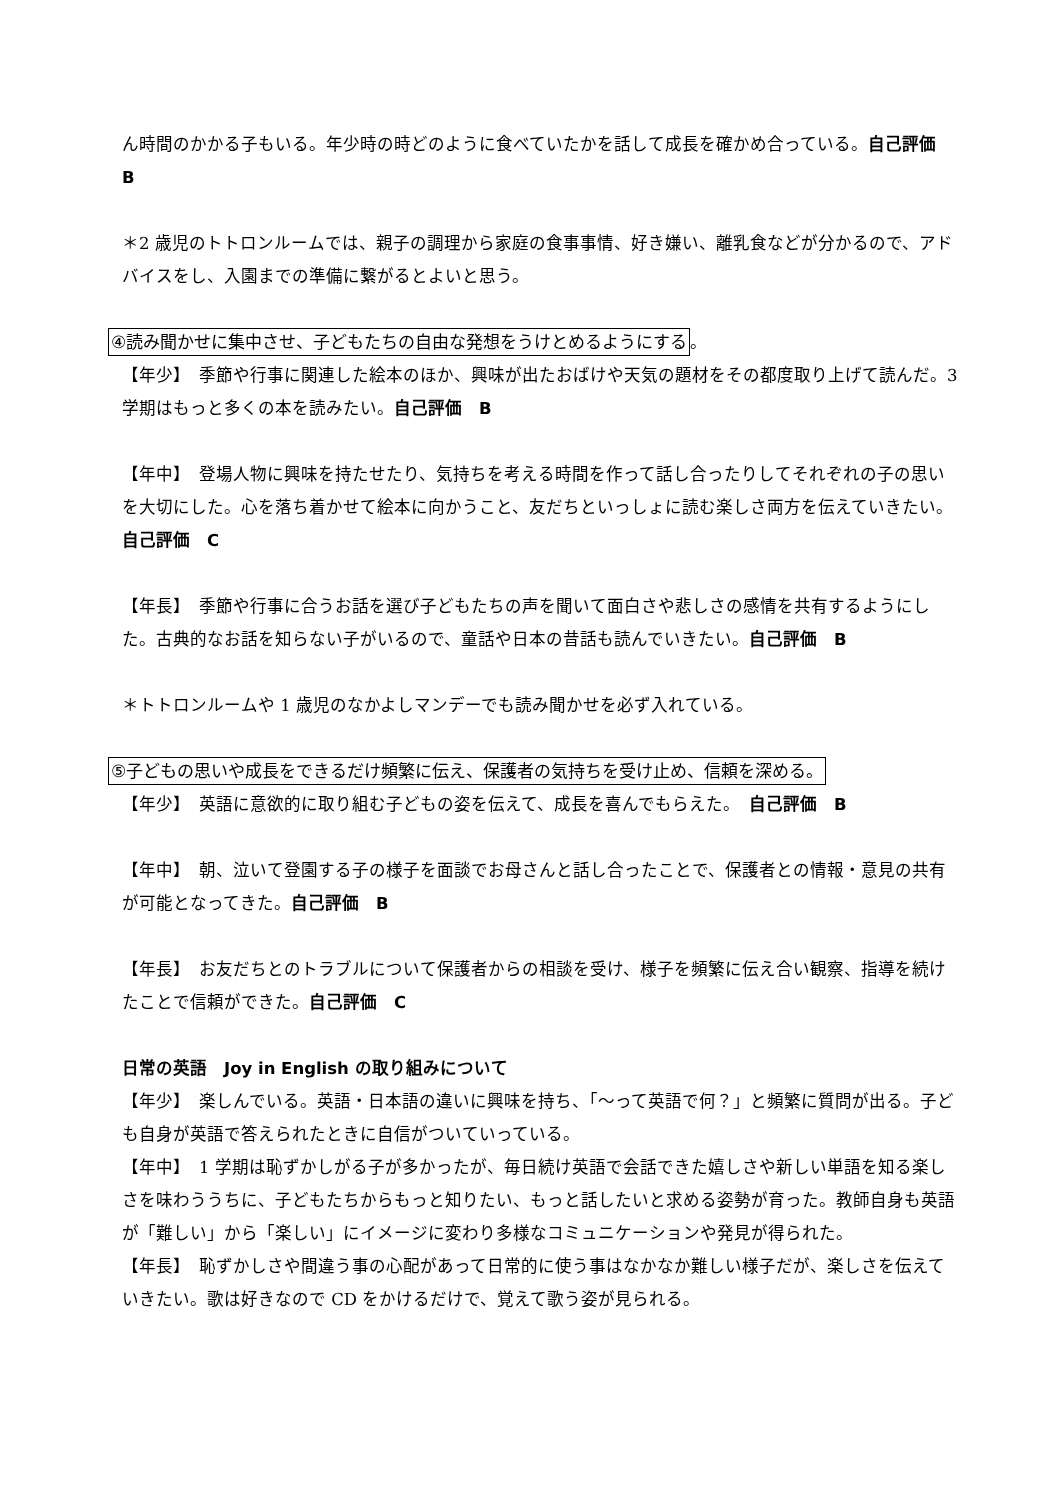ん時間のかかる子もいる。年少時の時どのように食べていたかを話して成長を確かめ合っている。自己評価　B
＊2 歳児のトトロンルームでは、親子の調理から家庭の食事事情、好き嫌い、離乳食などが分かるので、アドバイスをし、入園までの準備に繋がるとよいと思う。
④読み聞かせに集中させ、子どもたちの自由な発想をうけとめるようにする。
【年少】　季節や行事に関連した絵本のほか、興味が出たおばけや天気の題材をその都度取り上げて読んだ。3 学期はもっと多くの本を読みたい。自己評価　B
【年中】　登場人物に興味を持たせたり、気持ちを考える時間を作って話し合ったりしてそれぞれの子の思いを大切にした。心を落ち着かせて絵本に向かうこと、友だちといっしょに読む楽しさ両方を伝えていきたい。　自己評価　C
【年長】　季節や行事に合うお話を選び子どもたちの声を聞いて面白さや悲しさの感情を共有するようにした。古典的なお話を知らない子がいるので、童話や日本の昔話も読んでいきたい。自己評価　B
＊トトロンルームや 1 歳児のなかよしマンデーでも読み聞かせを必ず入れている。
⑤子どもの思いや成長をできるだけ頻繁に伝え、保護者の気持ちを受け止め、信頼を深める。
【年少】　英語に意欲的に取り組む子どもの姿を伝えて、成長を喜んでもらえた。　自己評価　B
【年中】　朝、泣いて登園する子の様子を面談でお母さんと話し合ったことで、保護者との情報・意見の共有が可能となってきた。自己評価　B
【年長】　お友だちとのトラブルについて保護者からの相談を受け、様子を頻繁に伝え合い観察、指導を続けたことで信頼ができた。自己評価　C
日常の英語　Joy in English の取り組みについて
【年少】　楽しんでいる。英語・日本語の違いに興味を持ち、「〜って英語で何？」と頻繁に質問が出る。子ども自身が英語で答えられたときに自信がついていっている。
【年中】　1 学期は恥ずかしがる子が多かったが、毎日続け英語で会話できた嬉しさや新しい単語を知る楽しさを味わううちに、子どもたちからもっと知りたい、もっと話したいと求める姿勢が育った。教師自身も英語が「難しい」から「楽しい」にイメージに変わり多様なコミュニケーションや発見が得られた。
【年長】　恥ずかしさや間違う事の心配があって日常的に使う事はなかなか難しい様子だが、楽しさを伝えていきたい。歌は好きなので CD をかけるだけで、覚えて歌う姿が見られる。